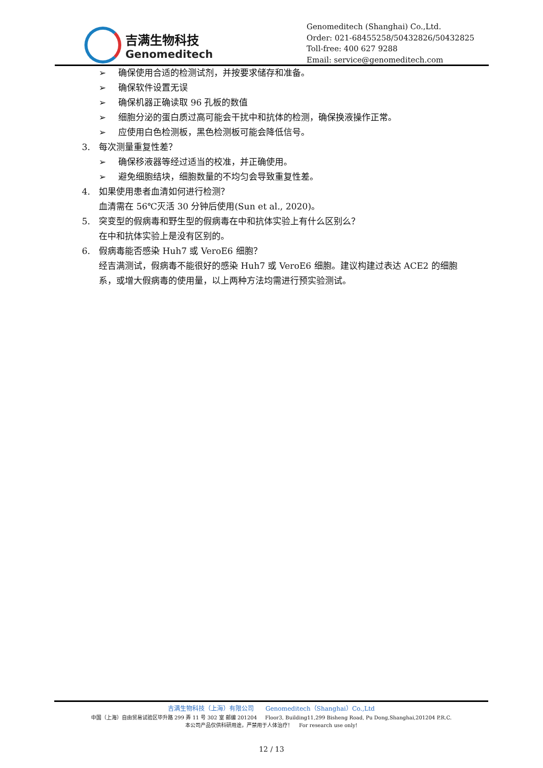吉满生物科技
Genomeditech
Genomeditech (Shanghai) Co.,Ltd.
Order: 021-68455258/50432826/50432825
Toll-free: 400 627 9288
Email: service@genomeditech.com
➢ 确保使用合适的检测试剂，并按要求储存和准备。
➢ 确保软件设置无误
➢ 确保机器正确读取 96 孔板的数值
➢ 细胞分泌的蛋白质过高可能会干扰中和抗体的检测，确保换液操作正常。
➢ 应使用白色检测板，黑色检测板可能会降低信号。
3. 每次测量重复性差？
➢ 确保移液器等经过适当的校准，并正确使用。
➢ 避免细胞结块，细胞数量的不均匀会导致重复性差。
4. 如果使用患者血清如何进行检测？
血清需在 56℃灭活 30 分钟后使用(Sun et al., 2020)。
5. 突变型的假病毒和野生型的假病毒在中和抗体实验上有什么区别么？
在中和抗体实验上是没有区别的。
6. 假病毒能否感染 Huh7 或 VeroE6 细胞？
经吉满测试，假病毒不能很好的感染 Huh7 或 VeroE6 细胞。建议构建过表达 ACE2 的细胞系，或增大假病毒的使用量，以上两种方法均需进行预实验测试。
吉满生物科技（上海）有限公司 Genomeditech（Shanghai）Co.,Ltd
中国（上海）自由贸易试验区毕升路 299 弄 11 号 302 室 邮编 201204 Floor3, Building11,299 Bisheng Road, Pu Dong,Shanghai,201204 P.R.C.
本公司产品仅供科研用途，严禁用于人体治疗！ For research use only!
12 / 13